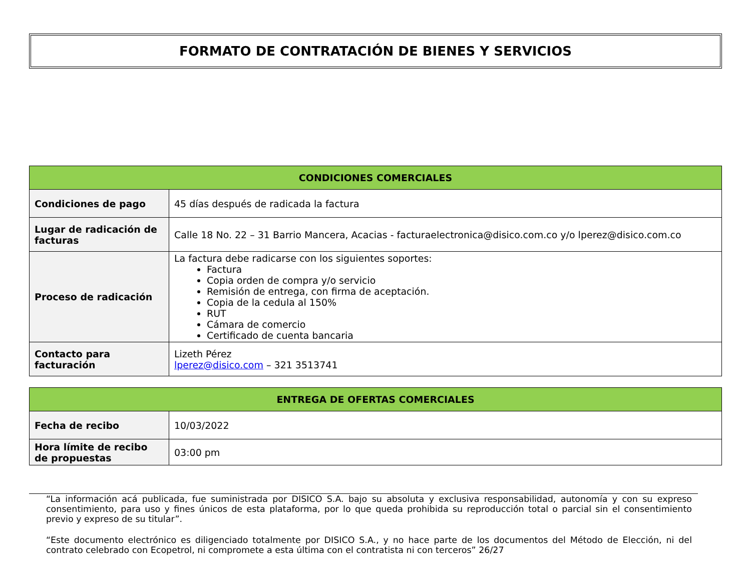FORMATO DE CONTRATACIÓN DE BIENES Y SERVICIOS
| CONDICIONES COMERCIALES | |
| --- | --- |
| Condiciones de pago | 45 días después de radicada la factura |
| Lugar de radicación de facturas | Calle 18 No. 22 – 31 Barrio Mancera, Acacias - facturaelectronica@disico.com.co y/o lperez@disico.com.co |
| Proceso de radicación | La factura debe radicarse con los siguientes soportes: Factura Copia orden de compra y/o servicio Remisión de entrega, con firma de aceptación. Copia de la cedula al 150% RUT Cámara de comercio Certificado de cuenta bancaria |
| Contacto para facturación | Lizeth Pérez lperez@disico.com – 321 3513741 |
| ENTREGA DE OFERTAS COMERCIALES | |
| --- | --- |
| Fecha de recibo | 10/03/2022 |
| Hora límite de recibo de propuestas | 03:00 pm |
“La información acá publicada, fue suministrada por DISICO S.A. bajo su absoluta y exclusiva responsabilidad, autonomía y con su expreso consentimiento, para uso y fines únicos de esta plataforma, por lo que queda prohibida su reproducción total o parcial sin el consentimiento previo y expreso de su titular”.
“Este documento electrónico es diligenciado totalmente por DISICO S.A., y no hace parte de los documentos del Método de Elección, ni del contrato celebrado con Ecopetrol, ni compromete a esta última con el contratista ni con terceros” 26/27